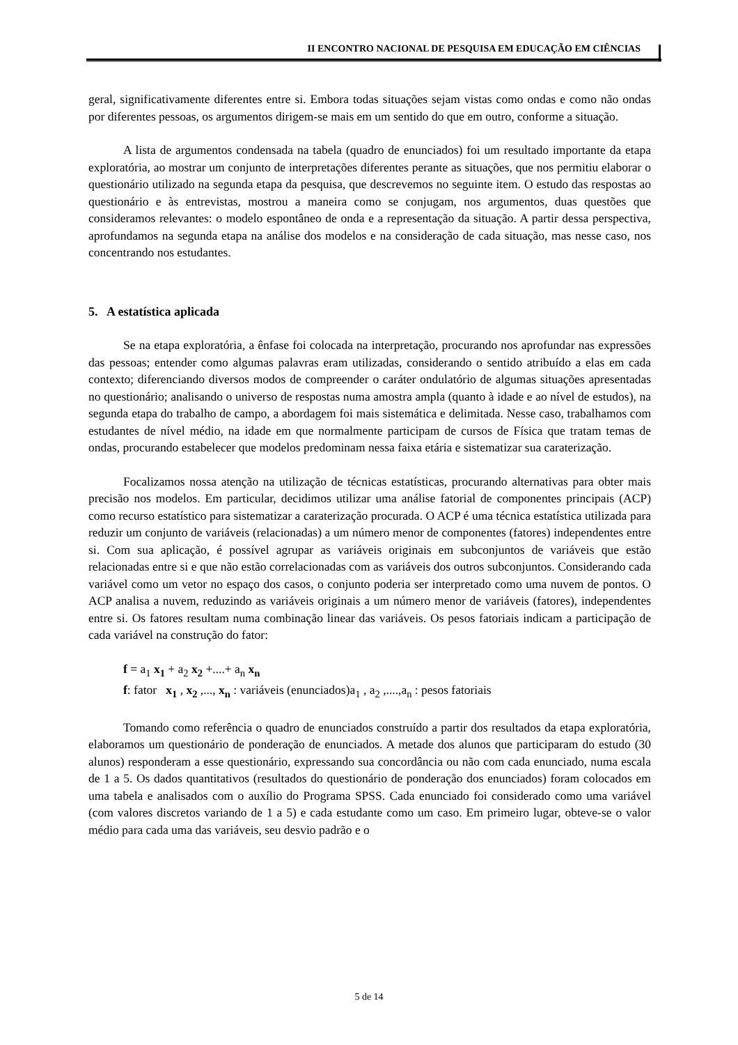II ENCONTRO NACIONAL DE PESQUISA EM EDUCAÇÃO EM CIÊNCIAS
geral, significativamente diferentes entre si. Embora todas situações sejam vistas como ondas e como não ondas por diferentes pessoas, os argumentos dirigem-se mais em um sentido do que em outro, conforme a situação.
A lista de argumentos condensada na tabela (quadro de enunciados) foi um resultado importante da etapa exploratória, ao mostrar um conjunto de interpretações diferentes perante as situações, que nos permitiu elaborar o questionário utilizado na segunda etapa da pesquisa, que descrevemos no seguinte item. O estudo das respostas ao questionário e às entrevistas, mostrou a maneira como se conjugam, nos argumentos, duas questões que consideramos relevantes: o modelo espontâneo de onda e a representação da situação. A partir dessa perspectiva, aprofundamos na segunda etapa na análise dos modelos e na consideração de cada situação, mas nesse caso, nos concentrando nos estudantes.
5. A estatística aplicada
Se na etapa exploratória, a ênfase foi colocada na interpretação, procurando nos aprofundar nas expressões das pessoas; entender como algumas palavras eram utilizadas, considerando o sentido atribuído a elas em cada contexto; diferenciando diversos modos de compreender o caráter ondulatório de algumas situações apresentadas no questionário; analisando o universo de respostas numa amostra ampla (quanto à idade e ao nível de estudos), na segunda etapa do trabalho de campo, a abordagem foi mais sistemática e delimitada. Nesse caso, trabalhamos com estudantes de nível médio, na idade em que normalmente participam de cursos de Física que tratam temas de ondas, procurando estabelecer que modelos predominam nessa faixa etária e sistematizar sua caraterização.
Focalizamos nossa atenção na utilização de técnicas estatísticas, procurando alternativas para obter mais precisão nos modelos. Em particular, decidimos utilizar uma análise fatorial de componentes principais (ACP) como recurso estatístico para sistematizar a caraterização procurada. O ACP é uma técnica estatística utilizada para reduzir um conjunto de variáveis (relacionadas) a um número menor de componentes (fatores) independentes entre si. Com sua aplicação, é possível agrupar as variáveis originais em subconjuntos de variáveis que estão relacionadas entre si e que não estão correlacionadas com as variáveis dos outros subconjuntos. Considerando cada variável como um vetor no espaço dos casos, o conjunto poderia ser interpretado como uma nuvem de pontos. O ACP analisa a nuvem, reduzindo as variáveis originais a um número menor de variáveis (fatores), independentes entre si. Os fatores resultam numa combinação linear das variáveis. Os pesos fatoriais indicam a participação de cada variável na construção do fator:
f = a<sub>1</sub> x<sub>1</sub> + a<sub>2</sub> x<sub>2</sub> +....+ a<sub>n</sub> x<sub>n</sub>
f: fator x<sub>1</sub> , x<sub>2</sub> ,..., x<sub>n</sub> : variáveis (enunciados)a<sub>1</sub> , a<sub>2</sub> ,....,a<sub>n</sub> : pesos fatoriais
Tomando como referência o quadro de enunciados construído a partir dos resultados da etapa exploratória, elaboramos um questionário de ponderação de enunciados. A metade dos alunos que participaram do estudo (30 alunos) responderam a esse questionário, expressando sua concordância ou não com cada enunciado, numa escala de 1 a 5. Os dados quantitativos (resultados do questionário de ponderação dos enunciados) foram colocados em uma tabela e analisados com o auxílio do Programa SPSS. Cada enunciado foi considerado como uma variável (com valores discretos variando de 1 a 5) e cada estudante como um caso. Em primeiro lugar, obteve-se o valor médio para cada uma das variáveis, seu desvio padrão e o
5 de 14